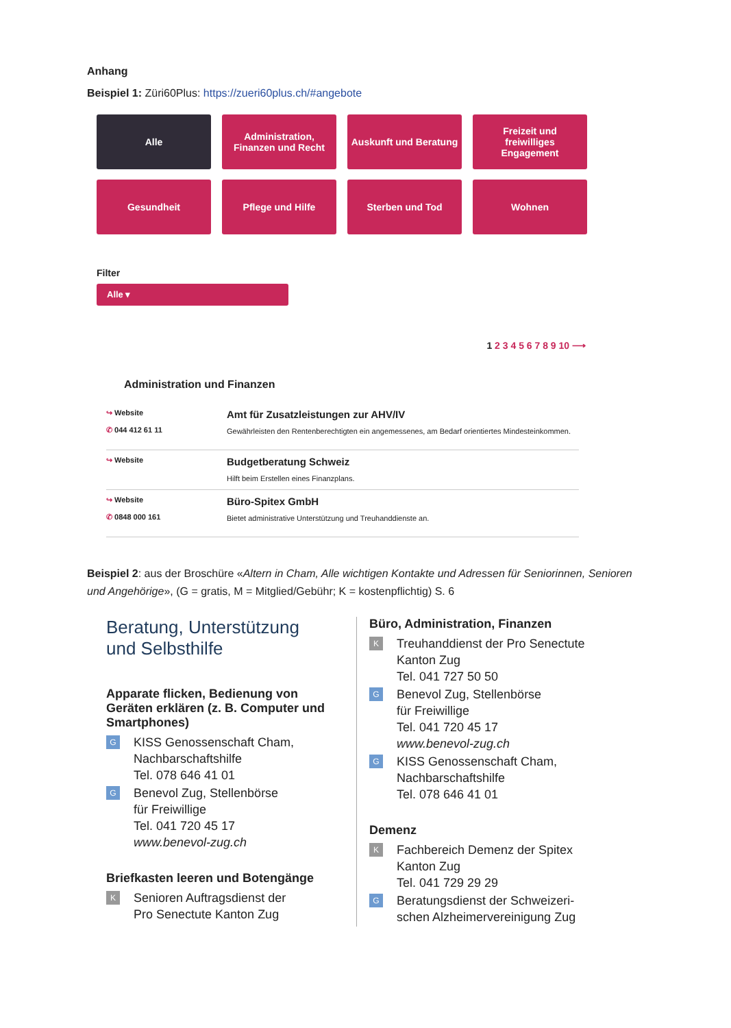Anhang
Beispiel 1: Züri60Plus: https://zueri60plus.ch/#angebote
Alle
Administration,
Finanzen und Recht
Auskunft und Beratung
Freizeit und
freiwilliges
Engagement
Gesundheit
Pflege und Hilfe
Sterben und Tod
Wohnen
Filter
Alle ▾
1 2 3 4 5 6 7 8 9 10 ⟶
Administration und Finanzen
↪ Website
✆ 044 412 61 11
Amt für Zusatzleistungen zur AHV/IV
Gewährleisten den Rentenberechtigten ein angemessenes, am Bedarf orientiertes Mindesteinkommen.
↪ Website
Budgetberatung Schweiz
Hilft beim Erstellen eines Finanzplans.
↪ Website
✆ 0848 000 161
Büro-Spitex GmbH
Bietet administrative Unterstützung und Treuhanddienste an.
Beispiel 2: aus der Broschüre «Altern in Cham, Alle wichtigen Kontakte und Adressen für Seniorinnen, Senioren und Angehörige», (G = gratis, M = Mitglied/Gebühr; K = kostenpflichtig) S. 6
Beratung, Unterstützung
und Selbsthilfe
Apparate flicken, Bedienung von Geräten erklären (z. B. Computer und Smartphones)
G
KISS Genossenschaft Cham,
Nachbarschaftshilfe
Tel. 078 646 41 01
G
Benevol Zug, Stellenbörse
für Freiwillige
Tel. 041 720 45 17
www.benevol-zug.ch
Briefkasten leeren und Botengänge
K
Senioren Auftragsdienst der
Pro Senectute Kanton Zug
Büro, Administration, Finanzen
K
Treuhanddienst der Pro Senectute
Kanton Zug
Tel. 041 727 50 50
G
Benevol Zug, Stellenbörse
für Freiwillige
Tel. 041 720 45 17
www.benevol-zug.ch
G
KISS Genossenschaft Cham,
Nachbarschaftshilfe
Tel. 078 646 41 01
Demenz
K
Fachbereich Demenz der Spitex
Kanton Zug
Tel. 041 729 29 29
G
Beratungsdienst der Schweizeri-
schen Alzheimervereinigung Zug